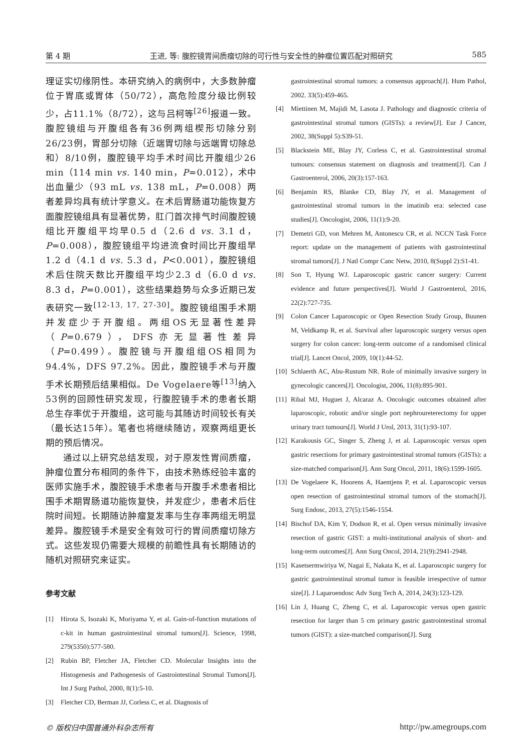第 4 期 王进, 等: 腹腔镜胃间质瘤切除的可行性与安全性的肿瘤位置匹配对照研究 585
理证实切缘阴性。本研究纳入的病例中，大多数肿瘤位于胃底或胃体（50/72），高危险度分级比例较少，占11.1%（8/72），这与吕柯等<sup>[26]</sup>报道一致。腹腔镜组与开腹组各有36例两组楔形切除分别26/23例，胃部分切除（近端胃切除与远端胃切除总和）8/10例，腹腔镜平均手术时间比开腹组少26 min（114 min vs. 140 min，P=0.012），术中出血量少（93 mL vs. 138 mL，P=0.008）两者差异均具有统计学意义。在术后胃肠道功能恢复方面腹腔镜组具有显著优势，肛门首次排气时间腹腔镜组比开腹组平均早0.5 d（2.6 d vs. 3.1 d，P=0.008），腹腔镜组平均进流食时间比开腹组早1.2 d（4.1 d vs. 5.3 d，P<0.001），腹腔镜组术后住院天数比开腹组平均少2.3 d（6.0 d vs. 8.3 d，P=0.001），这些结果趋势与众多近期已发表研究一致<sup>[12-13, 17, 27-30]</sup>。腹腔镜组围手术期并发症少于开腹组。两组OS无显著性差异（P=0.679），DFS亦无显著性差异（P=0.499）。腹腔镜与开腹组组OS相同为94.4%，DFS 97.2%。因此，腹腔镜手术与开腹手术长期预后结果相似。De Vogelaere等<sup>[13]</sup>纳入53例的回顾性研究发现，行腹腔镜手术的患者长期总生存率优于开腹组，这可能与其随访时间较长有关（最长达15年）。笔者也将继续随访，观察两组更长期的预后情况。
通过以上研究总结发现，对于原发性胃间质瘤，肿瘤位置分布相同的条件下，由技术熟练经验丰富的医师实施手术，腹腔镜手术患者与开腹手术患者相比围手术期胃肠道功能恢复快，并发症少，患者术后住院时间短。长期随访肿瘤复发率与生存率两组无明显差异。腹腔镜手术是安全有效可行的胃间质瘤切除方式。这些发现仍需要大规模的前瞻性具有长期随访的随机对照研究来证实。
参考文献
[1] Hirota S, Isozaki K, Moriyama Y, et al. Gain-of-function mutations of c-kit in human gastrointestinal stromal tumors[J]. Science, 1998, 279(5350):577-580.
[2] Rubin BP, Fletcher JA, Fletcher CD. Molecular Insights into the Histogenesis and Pathogenesis of Gastrointestinal Stromal Tumors[J]. Int J Surg Pathol, 2000, 8(1):5-10.
[3] Fletcher CD, Berman JJ, Corless C, et al. Diagnosis of
gastrointestinal stromal tumors: a consensus approach[J]. Hum Pathol, 2002. 33(5):459-465.
[4] Miettinen M, Majidi M, Lasota J. Pathology and diagnostic criteria of gastrointestinal stromal tumors (GISTs): a review[J]. Eur J Cancer, 2002, 38(Suppl 5):S39-51.
[5] Blackstein ME, Blay JY, Corless C, et al. Gastrointestinal stromal tumours: consensus statement on diagnosis and treatment[J]. Can J Gastroenterol, 2006, 20(3):157-163.
[6] Benjamin RS, Blanke CD, Blay JY, et al. Management of gastrointestinal stromal tumors in the imatinib era: selected case studies[J]. Oncologist, 2006, 11(1):9-20.
[7] Demetri GD, von Mehren M, Antonescu CR, et al. NCCN Task Force report: update on the management of patients with gastrointestinal stromal tumors[J]. J Natl Compr Canc Netw, 2010, 8(Suppl 2):S1-41.
[8] Son T, Hyung WJ. Laparoscopic gastric cancer surgery: Current evidence and future perspectives[J]. World J Gastroenterol, 2016, 22(2):727-735.
[9] Colon Cancer Laparoscopic or Open Resection Study Group, Buunen M, Veldkamp R, et al. Survival after laparoscopic surgery versus open surgery for colon cancer: long-term outcome of a randomised clinical trial[J]. Lancet Oncol, 2009, 10(1):44-52.
[10] Schlaerth AC, Abu-Rustum NR. Role of minimally invasive surgery in gynecologic cancers[J]. Oncologist, 2006, 11(8):895-901.
[11] Ribal MJ, Huguet J, Alcaraz A. Oncologic outcomes obtained after laparoscopic, robotic and/or single port nephroureterectomy for upper urinary tract tumours[J]. World J Urol, 2013, 31(1):93-107.
[12] Karakousis GC, Singer S, Zheng J, et al. Laparoscopic versus open gastric resections for primary gastrointestinal stromal tumors (GISTs): a size-matched comparison[J]. Ann Surg Oncol, 2011, 18(6):1599-1605.
[13] De Vogelaere K, Hoorens A, Haentjens P, et al. Laparoscopic versus open resection of gastrointestinal stromal tumors of the stomach[J]. Surg Endosc, 2013, 27(5):1546-1554.
[14] Bischof DA, Kim Y, Dodson R, et al. Open versus minimally invasive resection of gastric GIST: a multi-institutional analysis of short- and long-term outcomes[J]. Ann Surg Oncol, 2014, 21(9):2941-2948.
[15] Kasetsermwiriya W, Nagai E, Nakata K, et al. Laparoscopic surgery for gastric gastrointestinal stromal tumor is feasible irrespective of tumor size[J]. J Laparoendosc Adv Surg Tech A, 2014, 24(3):123-129.
[16] Lin J, Huang C, Zheng C, et al. Laparoscopic versus open gastric resection for larger than 5 cm primary gastric gastrointestinal stromal tumors (GIST): a size-matched comparison[J]. Surg
© 版权归中国普通外科杂志所有 http://pw.amegroups.com